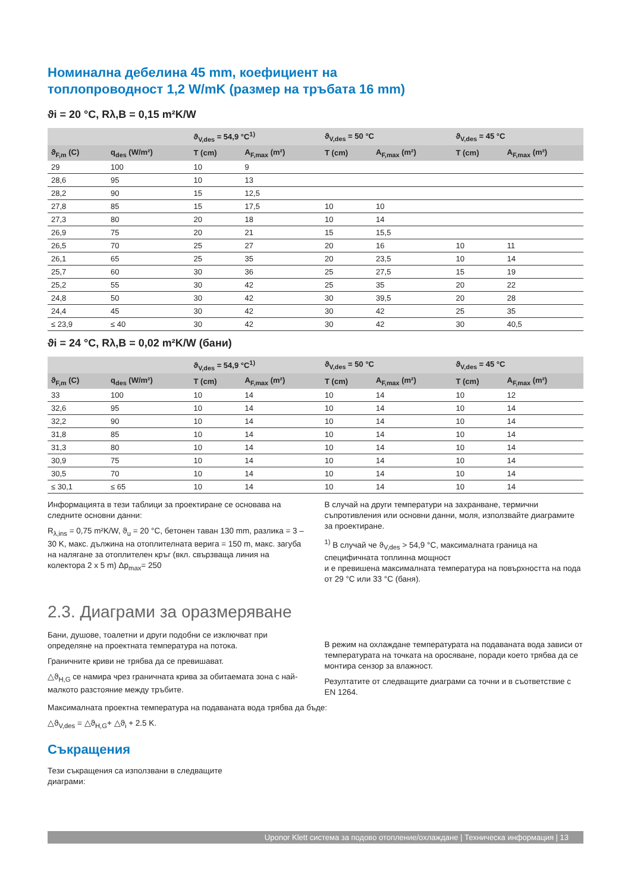Номинална дебелина 45 mm, коефициент на
топлопроводност 1,2 W/mK (размер на тръбата 16 mm)
ϑi = 20 °C, Rλ,B = 0,15 m²K/W
| | | ϑ<sub>V,des</sub> = 54,9 °C<sup>1)</sup> | | ϑ<sub>V,des</sub> = 50 °C | | ϑ<sub>V,des</sub> = 45 °C | |
| --- | --- | --- | --- | --- | --- | --- | --- |
| ϑ<sub>F,m</sub> (C) | q<sub>des</sub> (W/m²) | T (cm) | A<sub>F,max</sub> (m²) | T (cm) | A<sub>F,max</sub> (m²) | T (cm) | A<sub>F,max</sub> (m²) |
| 29 | 100 | 10 | 9 | | | | |
| 28,6 | 95 | 10 | 13 | | | | |
| 28,2 | 90 | 15 | 12,5 | | | | |
| 27,8 | 85 | 15 | 17,5 | 10 | 10 | | |
| 27,3 | 80 | 20 | 18 | 10 | 14 | | |
| 26,9 | 75 | 20 | 21 | 15 | 15,5 | | |
| 26,5 | 70 | 25 | 27 | 20 | 16 | 10 | 11 |
| 26,1 | 65 | 25 | 35 | 20 | 23,5 | 10 | 14 |
| 25,7 | 60 | 30 | 36 | 25 | 27,5 | 15 | 19 |
| 25,2 | 55 | 30 | 42 | 25 | 35 | 20 | 22 |
| 24,8 | 50 | 30 | 42 | 30 | 39,5 | 20 | 28 |
| 24,4 | 45 | 30 | 42 | 30 | 42 | 25 | 35 |
| ≤ 23,9 | ≤ 40 | 30 | 42 | 30 | 42 | 30 | 40,5 |
ϑi = 24 °C, Rλ,B = 0,02 m²K/W (бани)
| | | ϑ<sub>V,des</sub> = 54,9 °C<sup>1)</sup> | | ϑ<sub>V,des</sub> = 50 °C | | ϑ<sub>V,des</sub> = 45 °C | |
| --- | --- | --- | --- | --- | --- | --- | --- |
| ϑ<sub>F,m</sub> (C) | q<sub>des</sub> (W/m²) | T (cm) | A<sub>F,max</sub> (m²) | T (cm) | A<sub>F,max</sub> (m²) | T (cm) | A<sub>F,max</sub> (m²) |
| 33 | 100 | 10 | 14 | 10 | 14 | 10 | 12 |
| 32,6 | 95 | 10 | 14 | 10 | 14 | 10 | 14 |
| 32,2 | 90 | 10 | 14 | 10 | 14 | 10 | 14 |
| 31,8 | 85 | 10 | 14 | 10 | 14 | 10 | 14 |
| 31,3 | 80 | 10 | 14 | 10 | 14 | 10 | 14 |
| 30,9 | 75 | 10 | 14 | 10 | 14 | 10 | 14 |
| 30,5 | 70 | 10 | 14 | 10 | 14 | 10 | 14 |
| ≤ 30,1 | ≤ 65 | 10 | 14 | 10 | 14 | 10 | 14 |
Информацията в тези таблици за проектиране се основава на следните основни данни:
R<sub>λ,ins</sub> = 0,75 m²K/W, ϑ<sub>u</sub> = 20 °C, бетонен таван 130 mm, разлика = 3 – 30 K, макс. дължина на отоплителната верига = 150 m, макс. загуба на налягане за отоплителен кръг (вкл. свързваща линия на колектора 2 x 5 m) Δp<sub>max</sub>= 250
В случай на други температури на захранване, термични съпротивления или основни данни, моля, използвайте диаграмите за проектиране.
<sup>1)</sup> В случай че ϑ<sub>V,des</sub> > 54,9 °C, максималната граница на специфичната топлинна мощност
и е превишена максималната температура на повърхността на пода от 29 °C или 33 °C (баня).
2.3. Диаграми за оразмеряване
Бани, душове, тоалетни и други подобни се изключват при определяне на проектната температура на потока.
Граничните криви не трябва да се превишават.
△ϑ<sub>H,G</sub> се намира чрез граничната крива за обитаемата зона с най-малкото разстояние между тръбите.
В режим на охлаждане температурата на подаваната вода зависи от температурата на точката на оросяване, поради което трябва да се монтира сензор за влажност.
Резултатите от следващите диаграми са точни и в съответствие с EN 1264.
Максималната проектна температура на подаваната вода трябва да бъде:
△ϑ<sub>V,des</sub> = △ϑ<sub>H,G</sub>+ △ϑ<sub>i</sub> + 2.5 K.
Съкращения
Тези съкращения са използвани в следващите диаграми:
Uponor Klett система за подово отопление/охлаждане | Техническа информация | 13